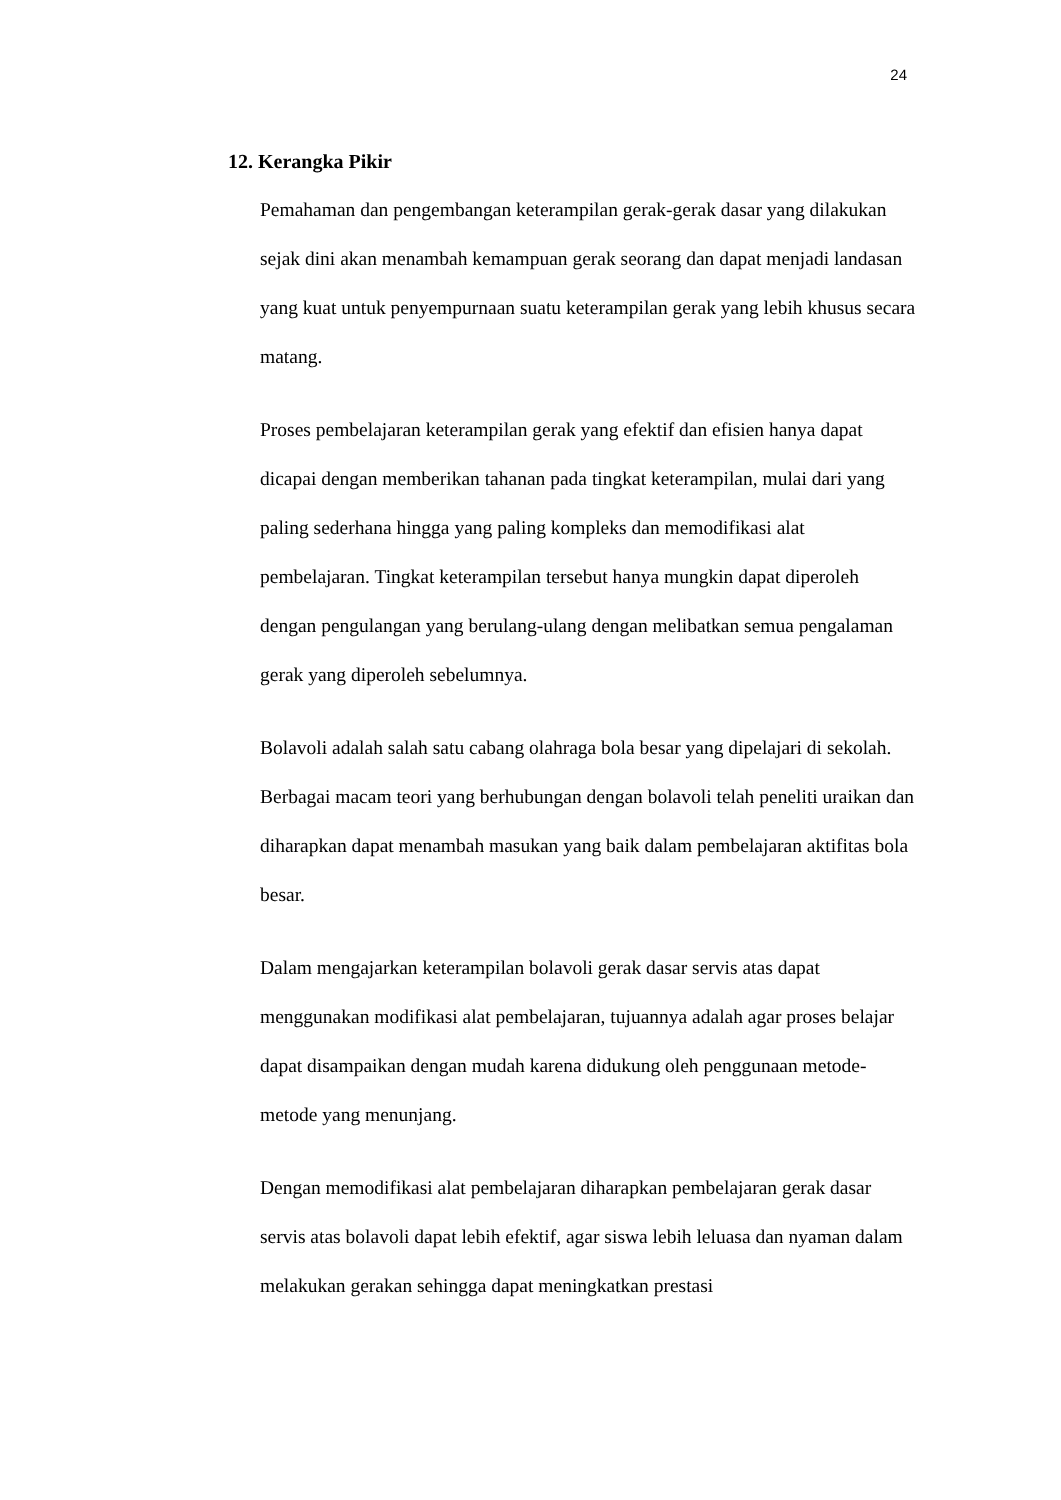24
12. Kerangka Pikir
Pemahaman dan pengembangan keterampilan gerak-gerak dasar yang dilakukan sejak dini akan menambah kemampuan gerak seorang dan dapat menjadi landasan yang kuat untuk penyempurnaan suatu keterampilan gerak yang lebih khusus secara matang.
Proses pembelajaran keterampilan gerak yang efektif dan efisien hanya dapat dicapai dengan memberikan tahanan pada tingkat keterampilan, mulai dari yang paling sederhana hingga yang paling kompleks dan memodifikasi alat pembelajaran. Tingkat keterampilan tersebut hanya mungkin dapat diperoleh dengan pengulangan yang berulang-ulang dengan melibatkan semua pengalaman gerak yang diperoleh sebelumnya.
Bolavoli adalah salah satu cabang olahraga bola besar yang dipelajari di sekolah. Berbagai macam teori yang berhubungan dengan bolavoli telah peneliti uraikan dan diharapkan dapat menambah masukan yang baik dalam pembelajaran aktifitas bola besar.
Dalam mengajarkan keterampilan bolavoli gerak dasar servis atas dapat menggunakan modifikasi alat pembelajaran, tujuannya adalah agar proses belajar dapat disampaikan dengan mudah karena didukung oleh penggunaan metode-metode yang menunjang.
Dengan memodifikasi alat pembelajaran diharapkan pembelajaran gerak dasar servis atas bolavoli dapat lebih efektif, agar siswa lebih leluasa dan nyaman dalam melakukan gerakan sehingga dapat meningkatkan prestasi